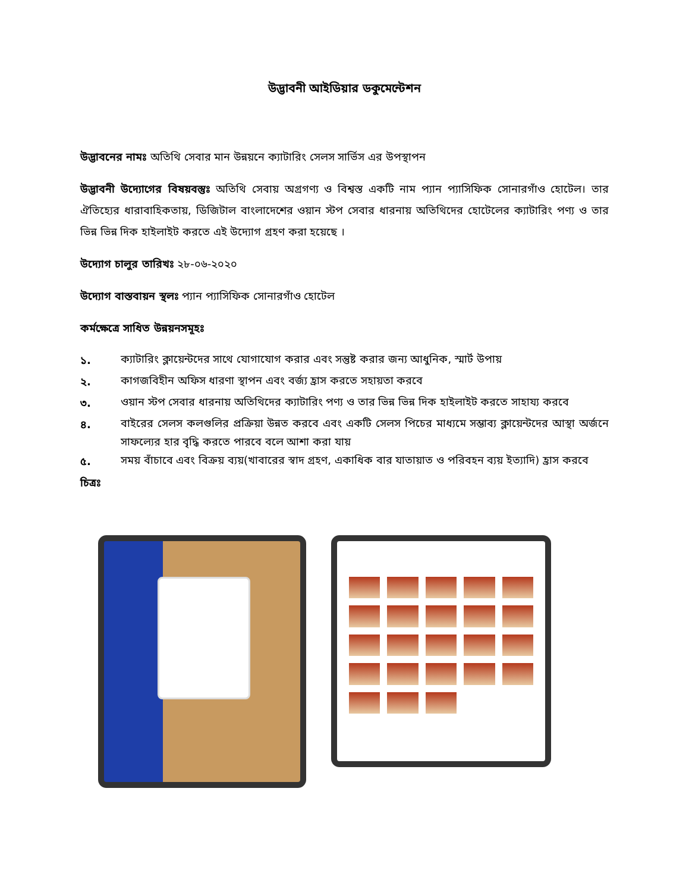উদ্ভাবনী আইডিয়ার ডকুমেন্টেশন
উদ্ভাবনের নামঃ অতিথি সেবার মান উন্নয়নে ক্যাটারিং সেলস সার্ভিস এর উপস্থাপন
উদ্ভাবনী উদ্যোগের বিষয়বস্তুঃ অতিথি সেবায় অগ্রগণ্য ও বিশ্বস্ত একটি নাম প্যান প্যাসিফিক সোনারগাঁও হোটেল। তার ঐতিহ্যের ধারাবাহিকতায়, ডিজিটাল বাংলাদেশের ওয়ান স্টপ সেবার ধারনায় অতিথিদের হোটেলের ক্যাটারিং পণ্য ও তার ভিন্ন ভিন্ন দিক হাইলাইট করতে এই উদ্যোগ গ্রহণ করা হয়েছে ।
উদ্যোগ চালুর তারিখঃ ২৮-০৬-২০২০
উদ্যোগ বাস্তবায়ন স্থলঃ প্যান প্যাসিফিক সোনারগাঁও হোটেল
কর্মক্ষেত্রে সাধিত উন্নয়নসমূহঃ
১. ক্যাটারিং ক্লায়েন্টদের সাথে যোগাযোগ করার এবং সন্তুষ্ট করার জন্য আধুনিক, স্মার্ট উপায়
২. কাগজবিহীন অফিস ধারণা স্থাপন এবং বর্জ্য হ্রাস করতে সহায়তা করবে
৩. ওয়ান স্টপ সেবার ধারনায় অতিথিদের ক্যাটারিং পণ্য ও তার ভিন্ন ভিন্ন দিক হাইলাইট করতে সাহায্য করবে
৪. বাইরের সেলস কলগুলির প্রক্রিয়া উন্নত করবে এবং একটি সেলস পিচের মাধ্যমে সম্ভাব্য ক্লায়েন্টদের আস্থা অর্জনে সাফল্যের হার বৃদ্ধি করতে পারবে বলে আশা করা যায়
৫. সময় বাঁচাবে এবং বিক্রয় ব্যয়(খাবারের স্বাদ গ্রহণ, একাধিক বার যাতায়াত ও পরিবহন ব্যয় ইত্যাদি) হ্রাস করবে
চিত্রঃ